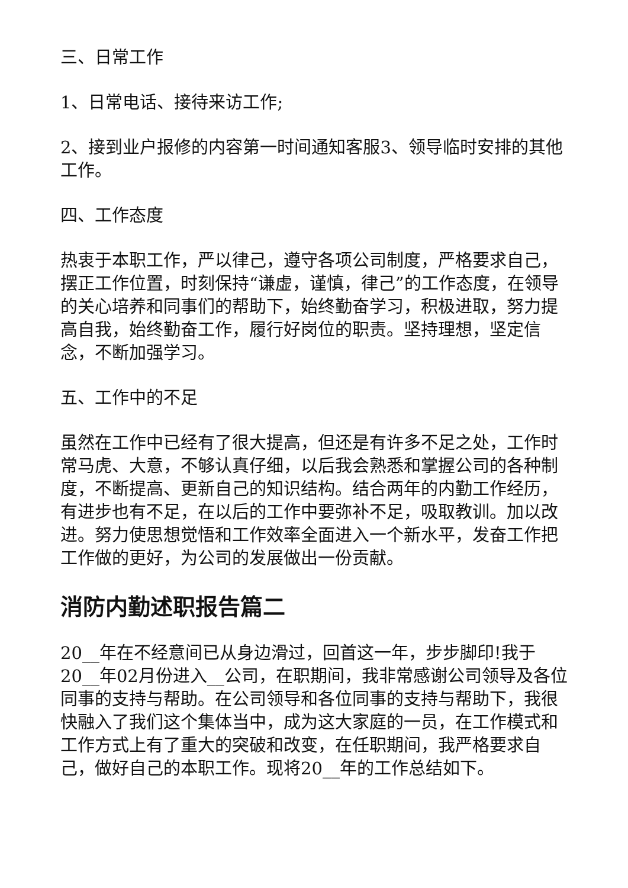三、日常工作
1、日常电话、接待来访工作;
2、接到业户报修的内容第一时间通知客服3、领导临时安排的其他工作。
四、工作态度
热衷于本职工作，严以律己，遵守各项公司制度，严格要求自己，摆正工作位置，时刻保持“谦虚，谨慎，律己”的工作态度，在领导的关心培养和同事们的帮助下，始终勤奋学习，积极进取，努力提高自我，始终勤奋工作，履行好岗位的职责。坚持理想，坚定信念，不断加强学习。
五、工作中的不足
虽然在工作中已经有了很大提高，但还是有许多不足之处，工作时常马虎、大意，不够认真仔细，以后我会熟悉和掌握公司的各种制度，不断提高、更新自己的知识结构。结合两年的内勤工作经历，有进步也有不足，在以后的工作中要弥补不足，吸取教训。加以改进。努力使思想觉悟和工作效率全面进入一个新水平，发奋工作把工作做的更好，为公司的发展做出一份贡献。
消防内勤述职报告篇二
20__年在不经意间已从身边滑过，回首这一年，步步脚印!我于20__年02月份进入__公司，在职期间，我非常感谢公司领导及各位同事的支持与帮助。在公司领导和各位同事的支持与帮助下，我很快融入了我们这个集体当中，成为这大家庭的一员，在工作模式和工作方式上有了重大的突破和改变，在任职期间，我严格要求自己，做好自己的本职工作。现将20__年的工作总结如下。